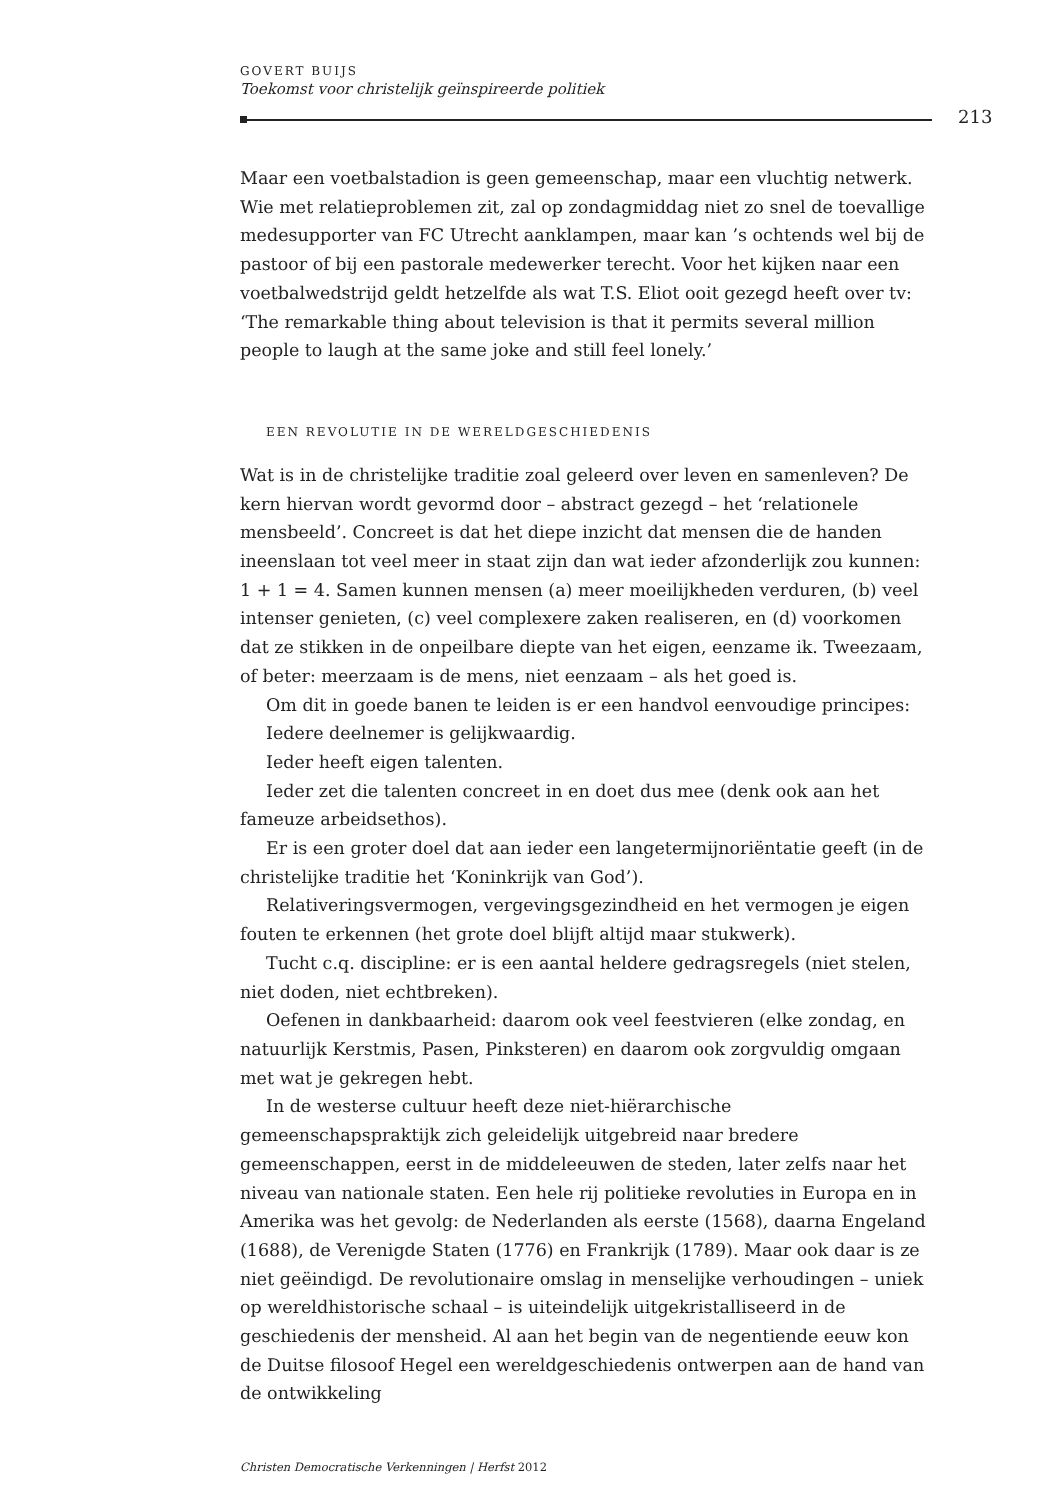GOVERT BUIJS
Toekomst voor christelijk geïnspireerde politiek
213
Maar een voetbalstadion is geen gemeenschap, maar een vluchtig netwerk. Wie met relatieproblemen zit, zal op zondagmiddag niet zo snel de toevallige medesupporter van FC Utrecht aanklampen, maar kan ’s ochtends wel bij de pastoor of bij een pastorale medewerker terecht. Voor het kijken naar een voetbalwedstrijd geldt hetzelfde als wat T.S. Eliot ooit gezegd heeft over tv: ‘The remarkable thing about television is that it permits several million people to laugh at the same joke and still feel lonely.’
EEN REVOLUTIE IN DE WERELDGESCHIEDENIS
Wat is in de christelijke traditie zoal geleerd over leven en samenleven? De kern hiervan wordt gevormd door – abstract gezegd – het ‘relationele mensbeeld’. Concreet is dat het diepe inzicht dat mensen die de handen ineenslaan tot veel meer in staat zijn dan wat ieder afzonderlijk zou kunnen: 1 + 1 = 4. Samen kunnen mensen (a) meer moeilijkheden verduren, (b) veel intenser genieten, (c) veel complexere zaken realiseren, en (d) voorkomen dat ze stikken in de onpeilbare diepte van het eigen, eenzame ik. Tweezaam, of beter: meerzaam is de mens, niet eenzaam – als het goed is.
Om dit in goede banen te leiden is er een handvol eenvoudige principes:
Iedere deelnemer is gelijkwaardig.
Ieder heeft eigen talenten.
Ieder zet die talenten concreet in en doet dus mee (denk ook aan het fameuze arbeidsethos).
Er is een groter doel dat aan ieder een langetermijnoriëntatie geeft (in de christelijke traditie het ‘Koninkrijk van God’).
Relativeringsvermogen, vergevingsgezindheid en het vermogen je eigen fouten te erkennen (het grote doel blijft altijd maar stukwerk).
Tucht c.q. discipline: er is een aantal heldere gedragsregels (niet stelen, niet doden, niet echtbreken).
Oefenen in dankbaarheid: daarom ook veel feestvieren (elke zondag, en natuurlijk Kerstmis, Pasen, Pinksteren) en daarom ook zorgvuldig omgaan met wat je gekregen hebt.
In de westerse cultuur heeft deze niet-hiërarchische gemeenschapspraktijk zich geleidelijk uitgebreid naar bredere gemeenschappen, eerst in de middeleeuwen de steden, later zelfs naar het niveau van nationale staten. Een hele rij politieke revoluties in Europa en in Amerika was het gevolg: de Nederlanden als eerste (1568), daarna Engeland (1688), de Verenigde Staten (1776) en Frankrijk (1789). Maar ook daar is ze niet geëindigd. De revolutionaire omslag in menselijke verhoudingen – uniek op wereldhistorische schaal – is uiteindelijk uitgekristalliseerd in de geschiedenis der mensheid. Al aan het begin van de negentiende eeuw kon de Duitse filosoof Hegel een wereldgeschiedenis ontwerpen aan de hand van de ontwikkeling
Christen Democratische Verkenningen | Herfst 2012